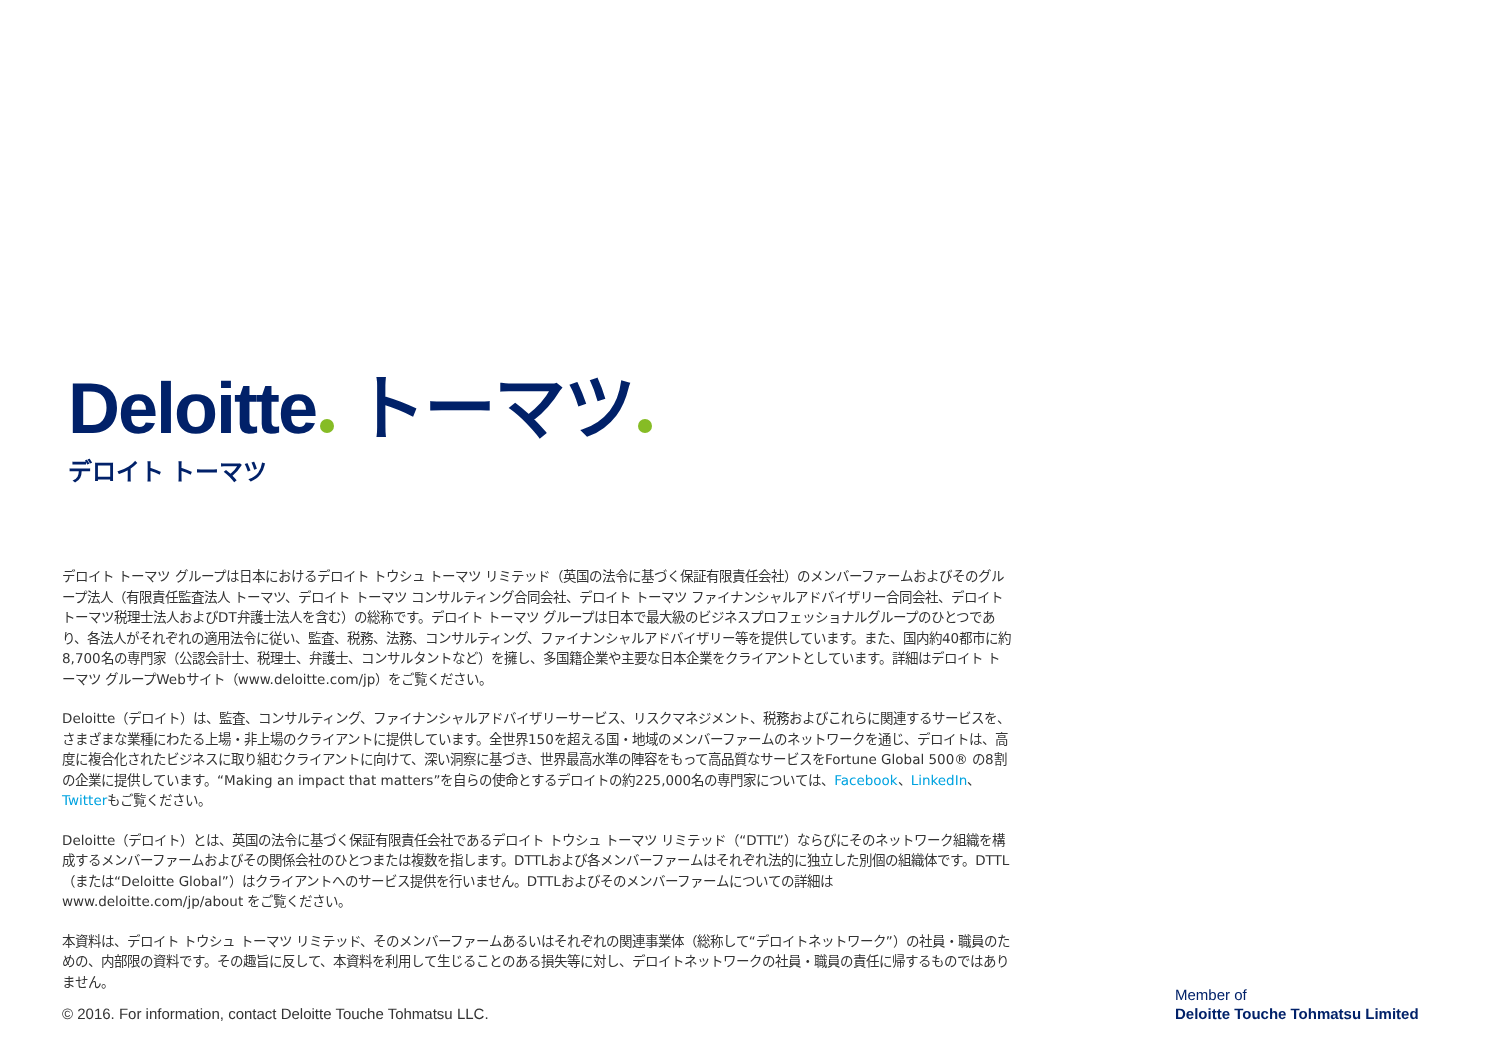Deloitte トーマツ
デロイト トーマツ
デロイト トーマツ グループは日本におけるデロイト トウシュ トーマツ リミテッド（英国の法令に基づく保証有限責任会社）のメンバーファームおよびそのグループ法人（有限責任監査法人 トーマツ、デロイト トーマツ コンサルティング合同会社、デロイト トーマツ ファイナンシャルアドバイザリー合同会社、デロイト トーマツ税理士法人およびDT弁護士法人を含む）の総称です。デロイト トーマツ グループは日本で最大級のビジネスプロフェッショナルグループのひとつであり、各法人がそれぞれの適用法令に従い、監査、税務、法務、コンサルティング、ファイナンシャルアドバイザリー等を提供しています。また、国内約40都市に約8,700名の専門家（公認会計士、税理士、弁護士、コンサルタントなど）を擁し、多国籍企業や主要な日本企業をクライアントとしています。詳細はデロイト トーマツ グループWebサイト（www.deloitte.com/jp）をご覧ください。
Deloitte（デロイト）は、監査、コンサルティング、ファイナンシャルアドバイザリーサービス、リスクマネジメント、税務およびこれらに関連するサービスを、さまざまな業種にわたる上場・非上場のクライアントに提供しています。全世界150を超える国・地域のメンバーファームのネットワークを通じ、デロイトは、高度に複合化されたビジネスに取り組むクライアントに向けて、深い洞察に基づき、世界最高水準の陣容をもって高品質なサービスをFortune Global 500® の8割の企業に提供しています。“Making an impact that matters”を自らの使命とするデロイトの約225,000名の専門家については、Facebook、LinkedIn、Twitterもご覧ください。
Deloitte（デロイト）とは、英国の法令に基づく保証有限責任会社であるデロイト トウシュ トーマツ リミテッド（“DTTL”）ならびにそのネットワーク組織を構成するメンバーファームおよびその関係会社のひとつまたは複数を指します。DTTLおよび各メンバーファームはそれぞれ法的に独立した別個の組織体です。DTTL（または“Deloitte Global”）はクライアントへのサービス提供を行いません。DTTLおよびそのメンバーファームについての詳細は www.deloitte.com/jp/about をご覧ください。
本資料は、デロイト トウシュ トーマツ リミテッド、そのメンバーファームあるいはそれぞれの関連事業体（総称して“デロイトネットワーク”）の社員・職員のための、内部限の資料です。その趣旨に反して、本資料を利用して生じることのある損失等に対し、デロイトネットワークの社員・職員の責任に帰するものではありません。
© 2016. For information, contact Deloitte Touche Tohmatsu LLC.
Member of
Deloitte Touche Tohmatsu Limited